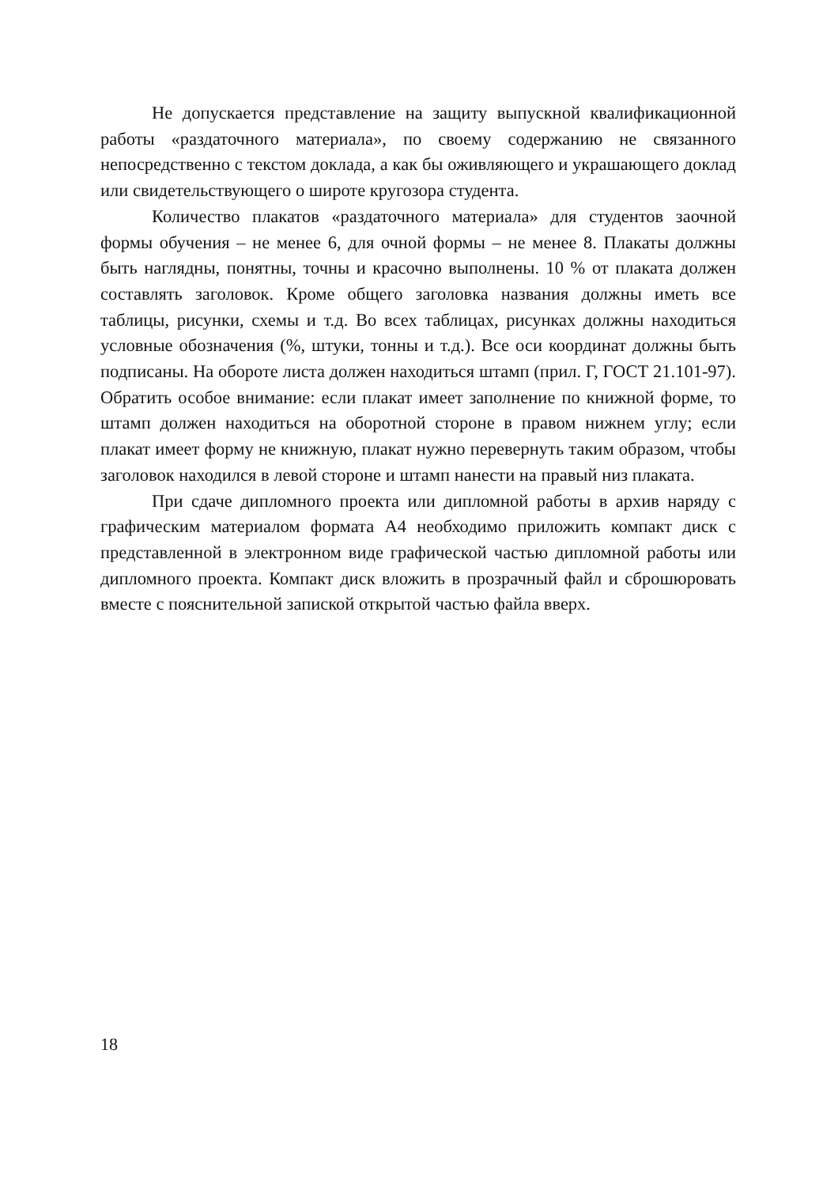Не допускается представление на защиту выпускной квалификационной работы «раздаточного материала», по своему содержанию не связанного непосредственно с текстом доклада, а как бы оживляющего и украшающего доклад или свидетельствующего о широте кругозора студента.
Количество плакатов «раздаточного материала» для студентов заочной формы обучения – не менее 6, для очной формы – не менее 8. Плакаты должны быть наглядны, понятны, точны и красочно выполнены. 10 % от плаката должен составлять заголовок. Кроме общего заголовка названия должны иметь все таблицы, рисунки, схемы и т.д. Во всех таблицах, рисунках должны находиться условные обозначения (%, штуки, тонны и т.д.). Все оси координат должны быть подписаны. На обороте листа должен находиться штамп (прил. Г, ГОСТ 21.101-97). Обратить особое внимание: если плакат имеет заполнение по книжной форме, то штамп должен находиться на оборотной стороне в правом нижнем углу; если плакат имеет форму не книжную, плакат нужно перевернуть таким образом, чтобы заголовок находился в левой стороне и штамп нанести на правый низ плаката.
При сдаче дипломного проекта или дипломной работы в архив наряду с графическим материалом формата А4 необходимо приложить компакт диск с представленной в электронном виде графической частью дипломной работы или дипломного проекта. Компакт диск вложить в прозрачный файл и сброшюровать вместе с пояснительной запиской открытой частью файла вверх.
18